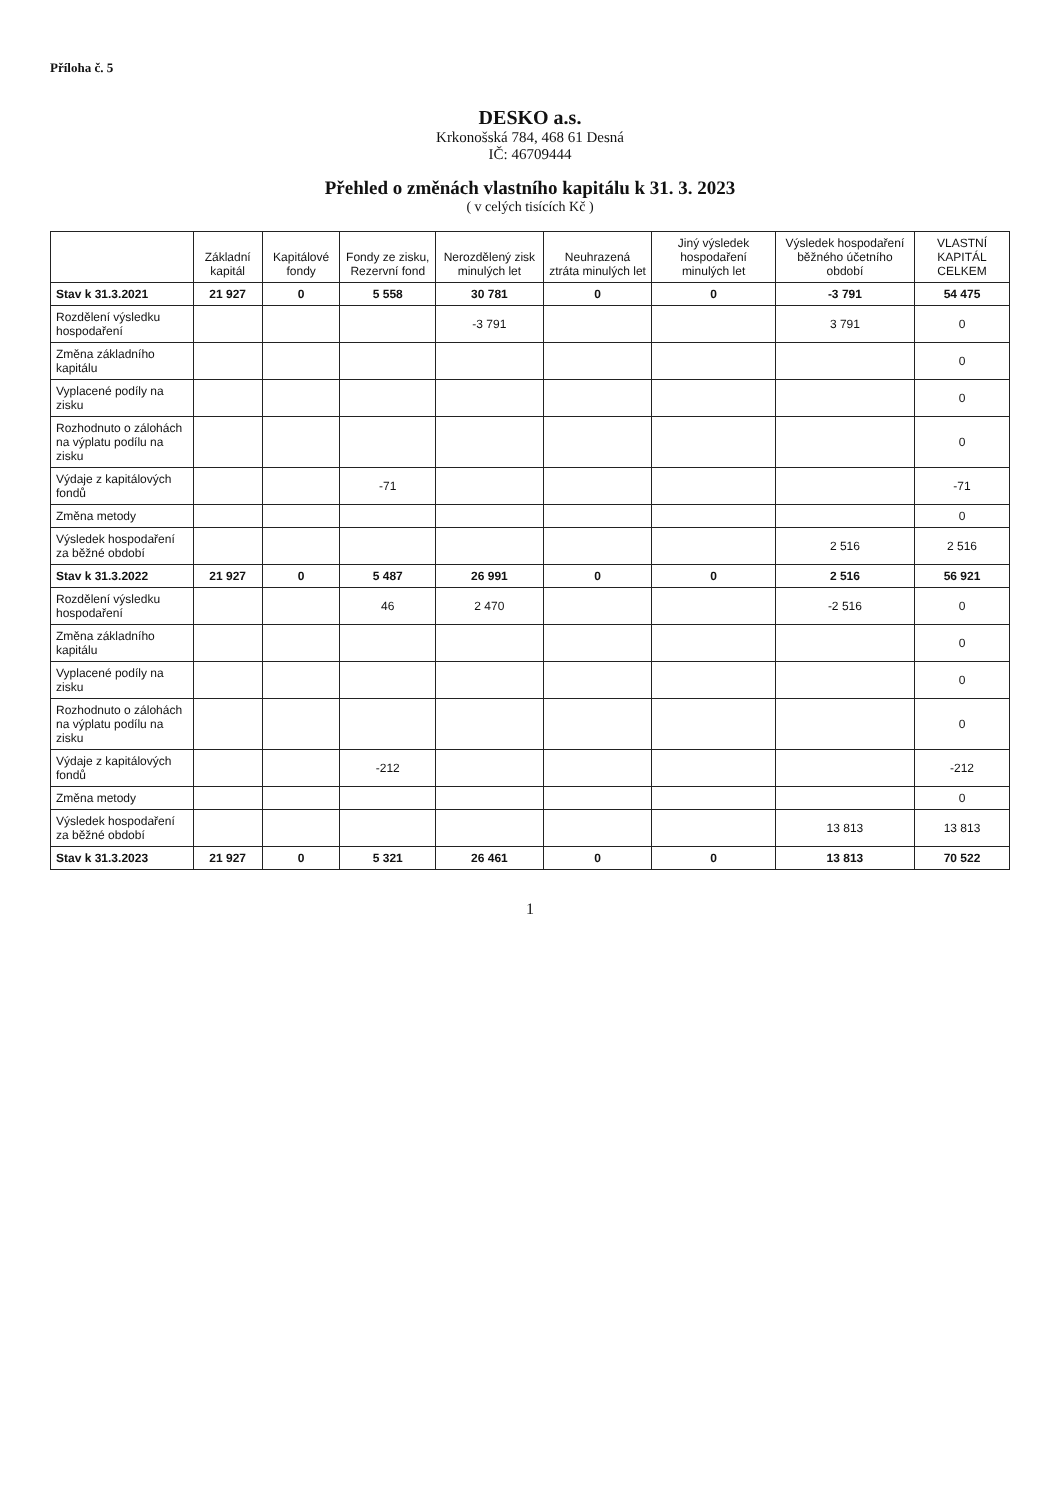Příloha č. 5
DESKO a.s.
Krkonošská 784, 468 61 Desná
IČ: 46709444
Přehled o změnách vlastního kapitálu k 31. 3. 2023
( v celých tisících Kč )
| | Základní kapitál | Kapitálové fondy | Fondy ze zisku, Rezervní fond | Nerozdělený zisk minulých let | Neuhrazená ztráta minulých let | Jiný výsledek hospodaření minulých let | Výsledek hospodaření běžného účetního období | VLASTNÍ KAPITÁL CELKEM |
| --- | --- | --- | --- | --- | --- | --- | --- | --- |
| Stav k 31.3.2021 | 21 927 | 0 | 5 558 | 30 781 | 0 | 0 | -3 791 | 54 475 |
| Rozdělení výsledku hospodaření | | | | -3 791 | | | 3 791 | 0 |
| Změna základního kapitálu | | | | | | | | 0 |
| Vyplacené podíly na zisku | | | | | | | | 0 |
| Rozhodnuto o zálohách na výplatu podílu na zisku | | | | | | | | 0 |
| Výdaje z kapitálových fondů | | | -71 | | | | | -71 |
| Změna metody | | | | | | | | 0 |
| Výsledek hospodaření za běžné období | | | | | | | 2 516 | 2 516 |
| Stav k 31.3.2022 | 21 927 | 0 | 5 487 | 26 991 | 0 | 0 | 2 516 | 56 921 |
| Rozdělení výsledku hospodaření | | | 46 | 2 470 | | | -2 516 | 0 |
| Změna základního kapitálu | | | | | | | | 0 |
| Vyplacené podíly na zisku | | | | | | | | 0 |
| Rozhodnuto o zálohách na výplatu podílu na zisku | | | | | | | | 0 |
| Výdaje z kapitálových fondů | | | -212 | | | | | -212 |
| Změna metody | | | | | | | | 0 |
| Výsledek hospodaření za běžné období | | | | | | | 13 813 | 13 813 |
| Stav k 31.3.2023 | 21 927 | 0 | 5 321 | 26 461 | 0 | 0 | 13 813 | 70 522 |
1